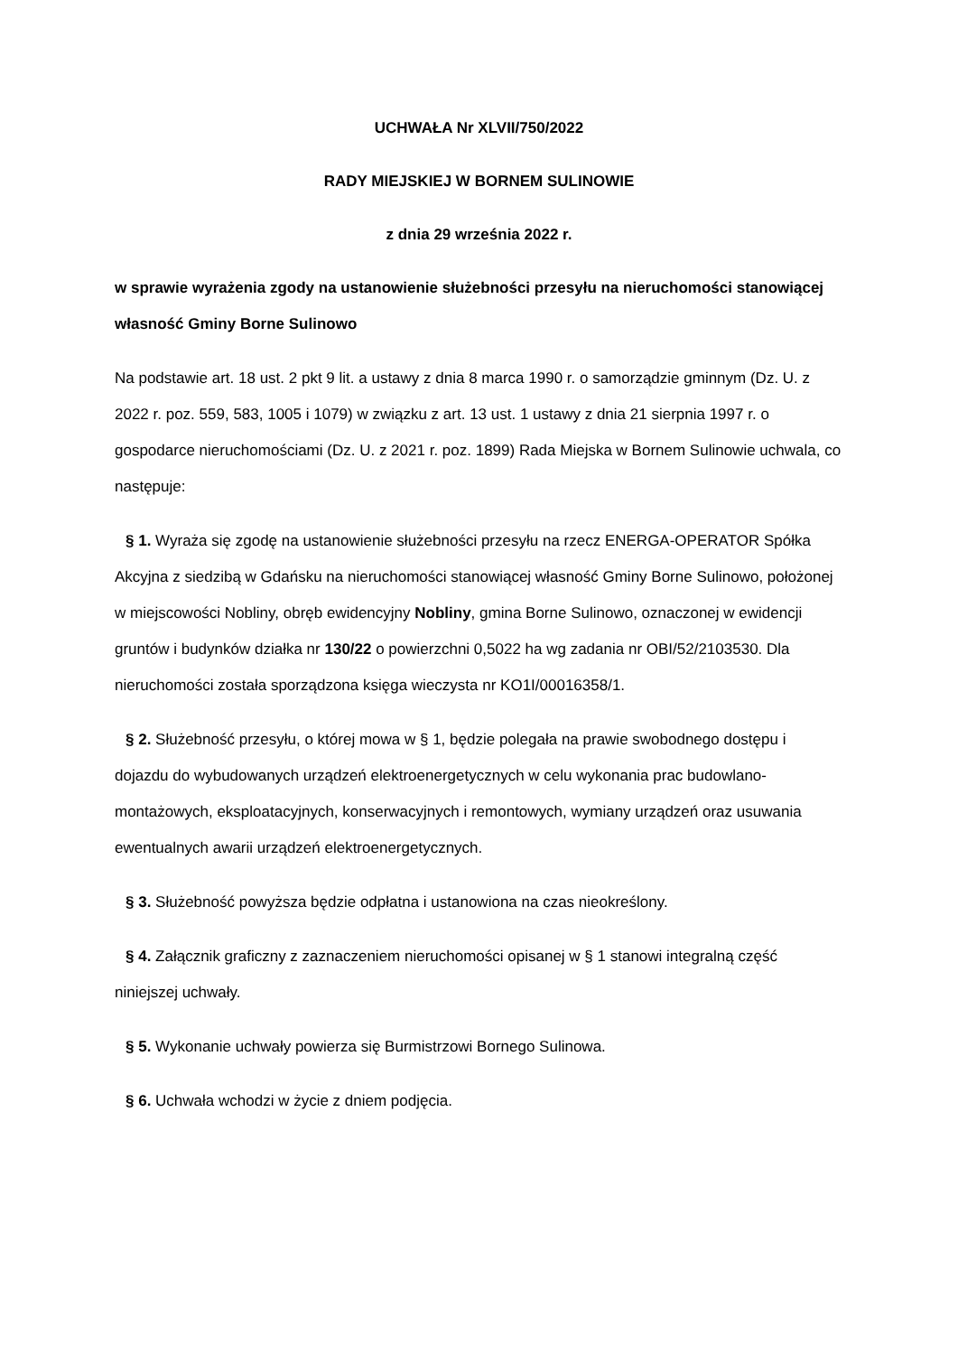UCHWAŁA Nr XLVII/750/2022
RADY MIEJSKIEJ W BORNEM SULINOWIE
z dnia 29 września 2022 r.
w sprawie wyrażenia zgody na ustanowienie służebności przesyłu na nieruchomości stanowiącej własność Gminy Borne Sulinowo
Na podstawie art. 18 ust. 2 pkt 9 lit. a ustawy z dnia 8 marca 1990 r. o samorządzie gminnym (Dz. U. z 2022 r. poz. 559, 583, 1005 i 1079) w związku z art. 13 ust. 1 ustawy z dnia 21 sierpnia 1997 r. o gospodarce nieruchomościami (Dz. U. z 2021 r. poz. 1899) Rada Miejska w Bornem Sulinowie uchwala, co następuje:
§ 1. Wyraża się zgodę na ustanowienie służebności przesyłu na rzecz ENERGA-OPERATOR Spółka Akcyjna z siedzibą w Gdańsku na nieruchomości stanowiącej własność Gminy Borne Sulinowo, położonej w miejscowości Nobliny, obręb ewidencyjny Nobliny, gmina Borne Sulinowo, oznaczonej w ewidencji gruntów i budynków działka nr 130/22 o powierzchni 0,5022 ha wg zadania nr OBI/52/2103530. Dla nieruchomości została sporządzona księga wieczysta nr KO1I/00016358/1.
§ 2. Służebność przesyłu, o której mowa w § 1, będzie polegała na prawie swobodnego dostępu i dojazdu do wybudowanych urządzeń elektroenergetycznych w celu wykonania prac budowlano-montażowych, eksploatacyjnych, konserwacyjnych i remontowych, wymiany urządzeń oraz usuwania ewentualnych awarii urządzeń elektroenergetycznych.
§ 3. Służebność powyższa będzie odpłatna i ustanowiona na czas nieokreślony.
§ 4. Załącznik graficzny z zaznaczeniem nieruchomości opisanej w § 1 stanowi integralną część niniejszej uchwały.
§ 5. Wykonanie uchwały powierza się Burmistrzowi Bornego Sulinowa.
§ 6. Uchwała wchodzi w życie z dniem podjęcia.